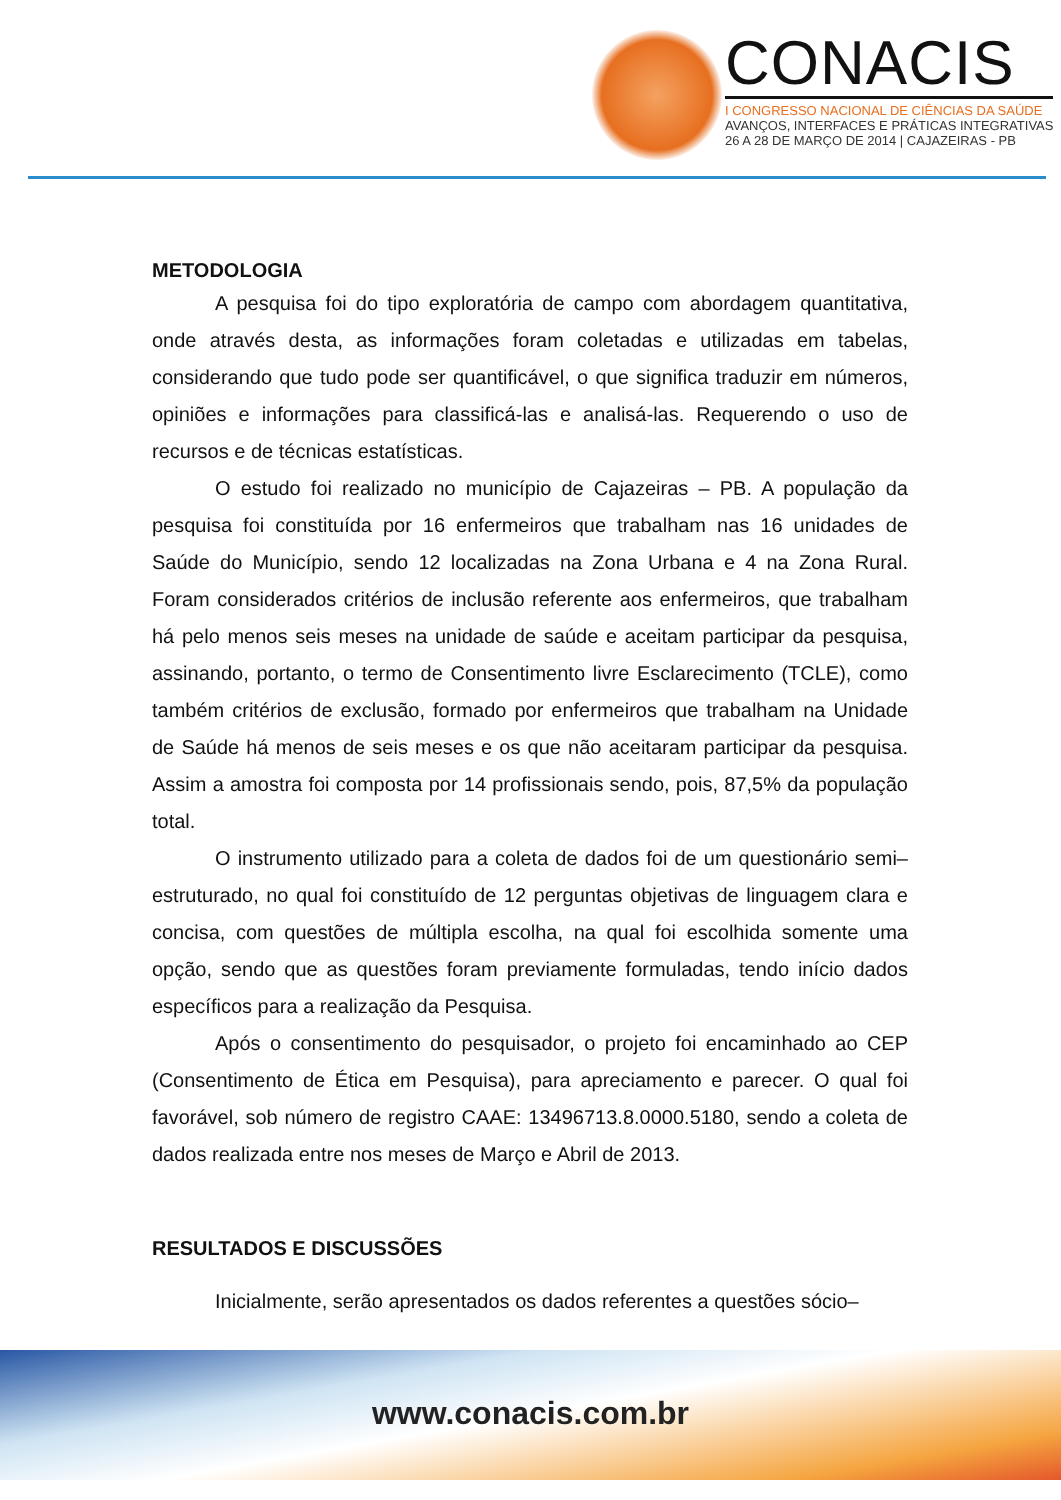CONACIS
I CONGRESSO NACIONAL DE CIÊNCIAS DA SAÚDE
AVANÇOS, INTERFACES E PRÁTICAS INTEGRATIVAS
26 A 28 DE MARÇO DE 2014 | CAJAZEIRAS - PB
METODOLOGIA
A pesquisa foi do tipo exploratória de campo com abordagem quantitativa, onde através desta, as informações foram coletadas e utilizadas em tabelas, considerando que tudo pode ser quantificável, o que significa traduzir em números, opiniões e informações para classificá-las e analisá-las. Requerendo o uso de recursos e de técnicas estatísticas.
O estudo foi realizado no município de Cajazeiras – PB. A população da pesquisa foi constituída por 16 enfermeiros que trabalham nas 16 unidades de Saúde do Município, sendo 12 localizadas na Zona Urbana e 4 na Zona Rural. Foram considerados critérios de inclusão referente aos enfermeiros, que trabalham há pelo menos seis meses na unidade de saúde e aceitam participar da pesquisa, assinando, portanto, o termo de Consentimento livre Esclarecimento (TCLE), como também critérios de exclusão, formado por enfermeiros que trabalham na Unidade de Saúde há menos de seis meses e os que não aceitaram participar da pesquisa. Assim a amostra foi composta por 14 profissionais sendo, pois, 87,5% da população total.
O instrumento utilizado para a coleta de dados foi de um questionário semi–estruturado, no qual foi constituído de 12 perguntas objetivas de linguagem clara e concisa, com questões de múltipla escolha, na qual foi escolhida somente uma opção, sendo que as questões foram previamente formuladas, tendo início dados específicos para a realização da Pesquisa.
Após o consentimento do pesquisador, o projeto foi encaminhado ao CEP (Consentimento de Ética em Pesquisa), para apreciamento e parecer. O qual foi favorável, sob número de registro CAAE: 13496713.8.0000.5180, sendo a coleta de dados realizada entre nos meses de Março e Abril de 2013.
RESULTADOS E DISCUSSÕES
Inicialmente, serão apresentados os dados referentes a questões sócio–
www.conacis.com.br